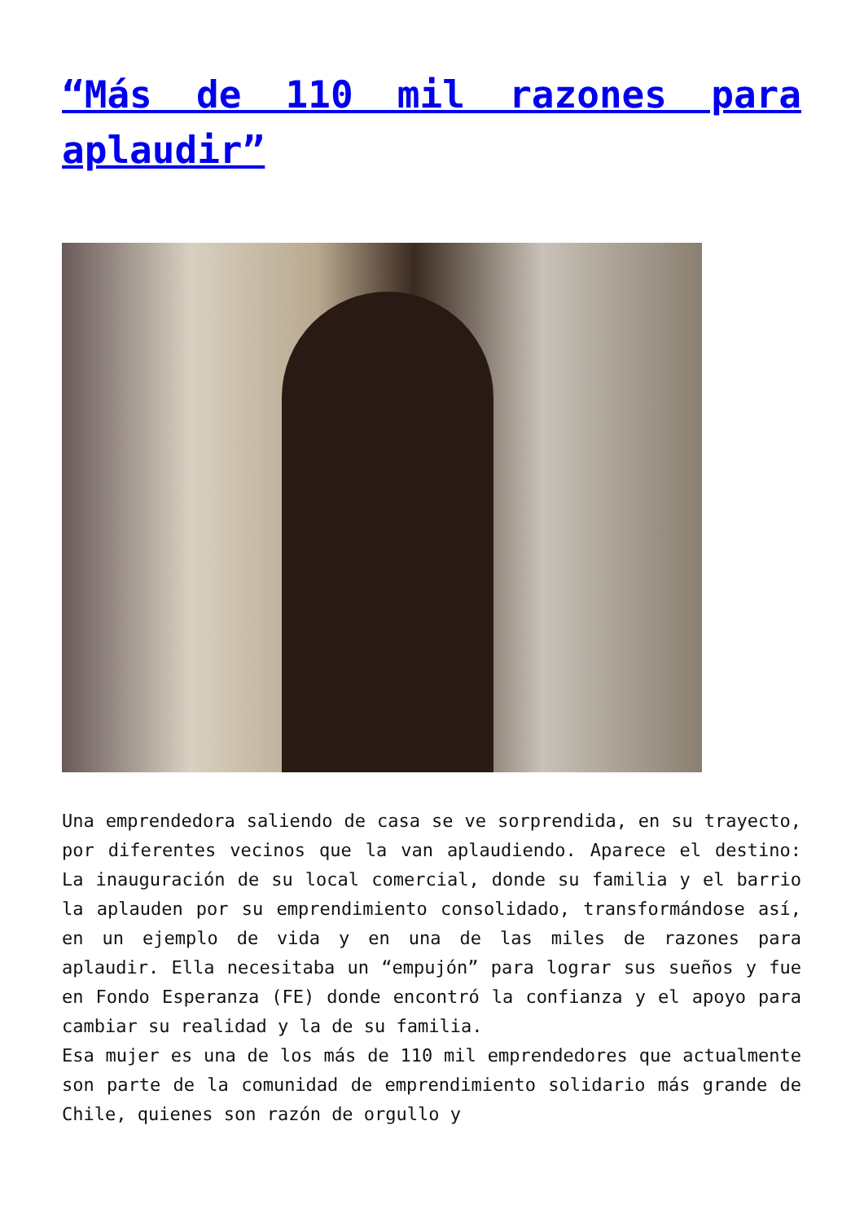“Más de 110 mil razones para aplaudir”
Una emprendedora saliendo de casa se ve sorprendida, en su trayecto, por diferentes vecinos que la van aplaudiendo. Aparece el destino: La inauguración de su local comercial, donde su familia y el barrio la aplauden por su emprendimiento consolidado, transformándose así, en un ejemplo de vida y en una de las miles de razones para aplaudir. Ella necesitaba un “empujón” para lograr sus sueños y fue en Fondo Esperanza (FE) donde encontró la confianza y el apoyo para cambiar su realidad y la de su familia.
Esa mujer es una de los más de 110 mil emprendedores que actualmente son parte de la comunidad de emprendimiento solidario más grande de Chile, quienes son razón de orgullo y